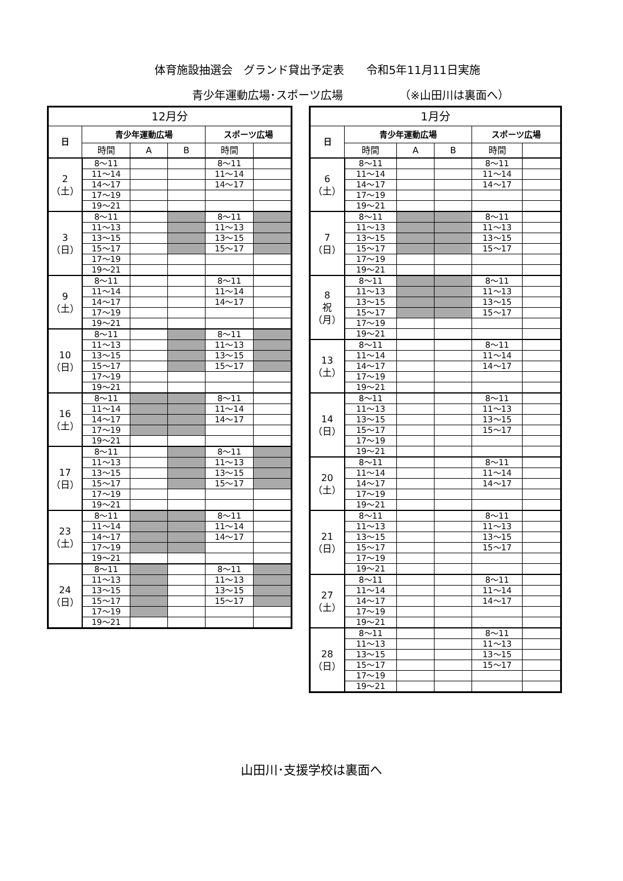体育施設抽選会　グランド貸出予定表　　令和5年11月11日実施
青少年運動広場･スポーツ広場 （※山田川は裏面へ）
| 12月分 | | | | | |
| --- | --- | --- | --- | --- | --- |
| 日 | 青少年運動広場 | | | スポーツ広場 | |
| | 時間 | A | B | 時間 | |
| 2 （土） | 8～11 | | | 8～11 | |
| | 11～14 | | | 11～14 | |
| | 14～17 | | | 14～17 | |
| | 17～19 | | | | |
| | 19～21 | | | | |
| 3 （日） | 8～11 | | | 8～11 | |
| | 11～13 | | | 11～13 | |
| | 13～15 | | | 13～15 | |
| | 15～17 | | | 15～17 | |
| | 17～19 | | | | |
| | 19～21 | | | | |
| 9 （土） | 8～11 | | | 8～11 | |
| | 11～14 | | | 11～14 | |
| | 14～17 | | | 14～17 | |
| | 17～19 | | | | |
| | 19～21 | | | | |
| 10 （日） | 8～11 | | | 8～11 | |
| | 11～13 | | | 11～13 | |
| | 13～15 | | | 13～15 | |
| | 15～17 | | | 15～17 | |
| | 17～19 | | | | |
| | 19～21 | | | | |
| 16 （土） | 8～11 | | | 8～11 | |
| | 11～14 | | | 11～14 | |
| | 14～17 | | | 14～17 | |
| | 17～19 | | | | |
| | 19～21 | | | | |
| 17 （日） | 8～11 | | | 8～11 | |
| | 11～13 | | | 11～13 | |
| | 13～15 | | | 13～15 | |
| | 15～17 | | | 15～17 | |
| | 17～19 | | | | |
| | 19～21 | | | | |
| 23 （土） | 8～11 | | | 8～11 | |
| | 11～14 | | | 11～14 | |
| | 14～17 | | | 14～17 | |
| | 17～19 | | | | |
| | 19～21 | | | | |
| 24 （日） | 8～11 | | | 8～11 | |
| | 11～13 | | | 11～13 | |
| | 13～15 | | | 13～15 | |
| | 15～17 | | | 15～17 | |
| | 17～19 | | | | |
| | 19～21 | | | | |
| 1月分 | | | | | |
| --- | --- | --- | --- | --- | --- |
| 日 | 青少年運動広場 | | | スポーツ広場 | |
| | 時間 | A | B | 時間 | |
| 6 （土） | 8～11 | | | 8～11 | |
| | 11～14 | | | 11～14 | |
| | 14～17 | | | 14～17 | |
| | 17～19 | | | | |
| | 19～21 | | | | |
| 7 （日） | 8～11 | | | 8～11 | |
| | 11～13 | | | 11～13 | |
| | 13～15 | | | 13～15 | |
| | 15～17 | | | 15～17 | |
| | 17～19 | | | | |
| | 19～21 | | | | |
| 8 祝 （月） | 8～11 | | | 8～11 | |
| | 11～13 | | | 11～13 | |
| | 13～15 | | | 13～15 | |
| | 15～17 | | | 15～17 | |
| | 17～19 | | | | |
| | 19～21 | | | | |
| 13 （土） | 8～11 | | | 8～11 | |
| | 11～14 | | | 11～14 | |
| | 14～17 | | | 14～17 | |
| | 17～19 | | | | |
| | 19～21 | | | | |
| 14 （日） | 8～11 | | | 8～11 | |
| | 11～13 | | | 11～13 | |
| | 13～15 | | | 13～15 | |
| | 15～17 | | | 15～17 | |
| | 17～19 | | | | |
| | 19～21 | | | | |
| 20 （土） | 8～11 | | | 8～11 | |
| | 11～14 | | | 11～14 | |
| | 14～17 | | | 14～17 | |
| | 17～19 | | | | |
| | 19～21 | | | | |
| 21 （日） | 8～11 | | | 8～11 | |
| | 11～13 | | | 11～13 | |
| | 13～15 | | | 13～15 | |
| | 15～17 | | | 15～17 | |
| | 17～19 | | | | |
| | 19～21 | | | | |
| 27 （土） | 8～11 | | | 8～11 | |
| | 11～14 | | | 11～14 | |
| | 14～17 | | | 14～17 | |
| | 17～19 | | | | |
| | 19～21 | | | | |
| 28 （日） | 8～11 | | | 8～11 | |
| | 11～13 | | | 11～13 | |
| | 13～15 | | | 13～15 | |
| | 15～17 | | | 15～17 | |
| | 17～19 | | | | |
| | 19～21 | | | | |
山田川･支援学校は裏面へ